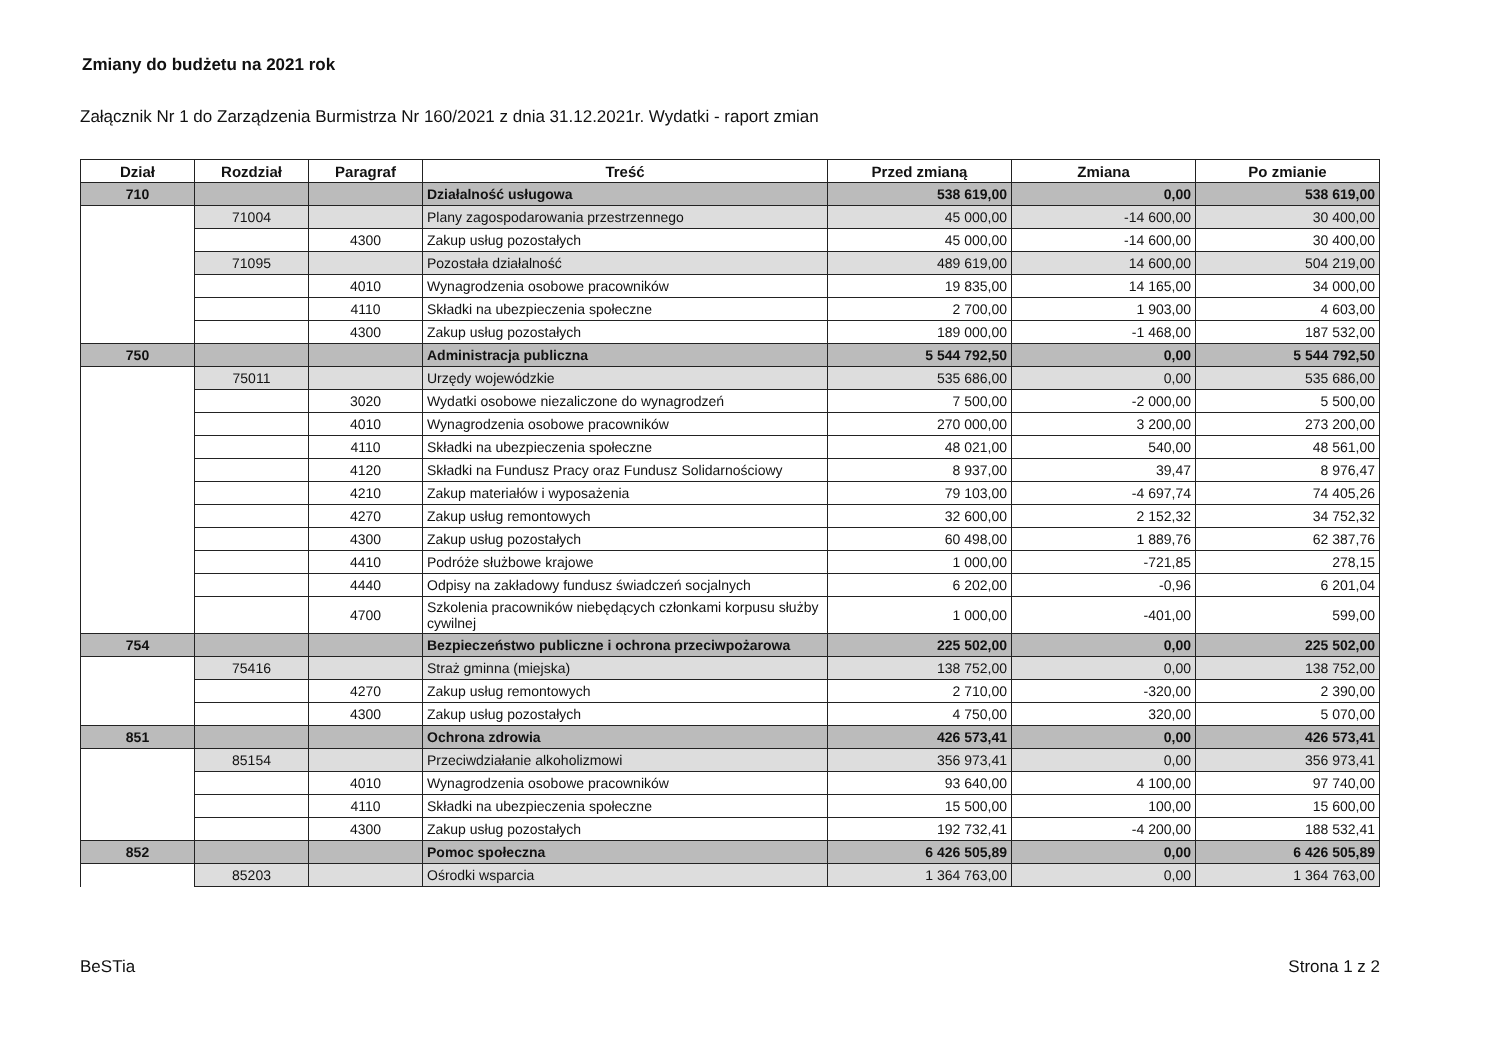Zmiany do budżetu na 2021 rok
Załącznik Nr 1 do Zarządzenia Burmistrza Nr 160/2021 z dnia 31.12.2021r. Wydatki - raport zmian
| Dział | Rozdział | Paragraf | Treść | Przed zmianą | Zmiana | Po zmianie |
| --- | --- | --- | --- | --- | --- | --- |
| 710 | | | Działalność usługowa | 538 619,00 | 0,00 | 538 619,00 |
| | 71004 | | Plany zagospodarowania przestrzennego | 45 000,00 | -14 600,00 | 30 400,00 |
| | | 4300 | Zakup usług pozostałych | 45 000,00 | -14 600,00 | 30 400,00 |
| | 71095 | | Pozostała działalność | 489 619,00 | 14 600,00 | 504 219,00 |
| | | 4010 | Wynagrodzenia osobowe pracowników | 19 835,00 | 14 165,00 | 34 000,00 |
| | | 4110 | Składki na ubezpieczenia społeczne | 2 700,00 | 1 903,00 | 4 603,00 |
| | | 4300 | Zakup usług pozostałych | 189 000,00 | -1 468,00 | 187 532,00 |
| 750 | | | Administracja publiczna | 5 544 792,50 | 0,00 | 5 544 792,50 |
| | 75011 | | Urzędy wojewódzkie | 535 686,00 | 0,00 | 535 686,00 |
| | | 3020 | Wydatki osobowe niezaliczone do wynagrodzeń | 7 500,00 | -2 000,00 | 5 500,00 |
| | | 4010 | Wynagrodzenia osobowe pracowników | 270 000,00 | 3 200,00 | 273 200,00 |
| | | 4110 | Składki na ubezpieczenia społeczne | 48 021,00 | 540,00 | 48 561,00 |
| | | 4120 | Składki na Fundusz Pracy oraz Fundusz Solidarnościowy | 8 937,00 | 39,47 | 8 976,47 |
| | | 4210 | Zakup materiałów i wyposażenia | 79 103,00 | -4 697,74 | 74 405,26 |
| | | 4270 | Zakup usług remontowych | 32 600,00 | 2 152,32 | 34 752,32 |
| | | 4300 | Zakup usług pozostałych | 60 498,00 | 1 889,76 | 62 387,76 |
| | | 4410 | Podróże służbowe krajowe | 1 000,00 | -721,85 | 278,15 |
| | | 4440 | Odpisy na zakładowy fundusz świadczeń socjalnych | 6 202,00 | -0,96 | 6 201,04 |
| | | 4700 | Szkolenia pracowników niebędących członkami korpusu służby cywilnej | 1 000,00 | -401,00 | 599,00 |
| 754 | | | Bezpieczeństwo publiczne i ochrona przeciwpożarowa | 225 502,00 | 0,00 | 225 502,00 |
| | 75416 | | Straż gminna (miejska) | 138 752,00 | 0,00 | 138 752,00 |
| | | 4270 | Zakup usług remontowych | 2 710,00 | -320,00 | 2 390,00 |
| | | 4300 | Zakup usług pozostałych | 4 750,00 | 320,00 | 5 070,00 |
| 851 | | | Ochrona zdrowia | 426 573,41 | 0,00 | 426 573,41 |
| | 85154 | | Przeciwdziałanie alkoholizmowi | 356 973,41 | 0,00 | 356 973,41 |
| | | 4010 | Wynagrodzenia osobowe pracowników | 93 640,00 | 4 100,00 | 97 740,00 |
| | | 4110 | Składki na ubezpieczenia społeczne | 15 500,00 | 100,00 | 15 600,00 |
| | | 4300 | Zakup usług pozostałych | 192 732,41 | -4 200,00 | 188 532,41 |
| 852 | | | Pomoc społeczna | 6 426 505,89 | 0,00 | 6 426 505,89 |
| | 85203 | | Ośrodki wsparcia | 1 364 763,00 | 0,00 | 1 364 763,00 |
BeSTia Strona 1 z 2